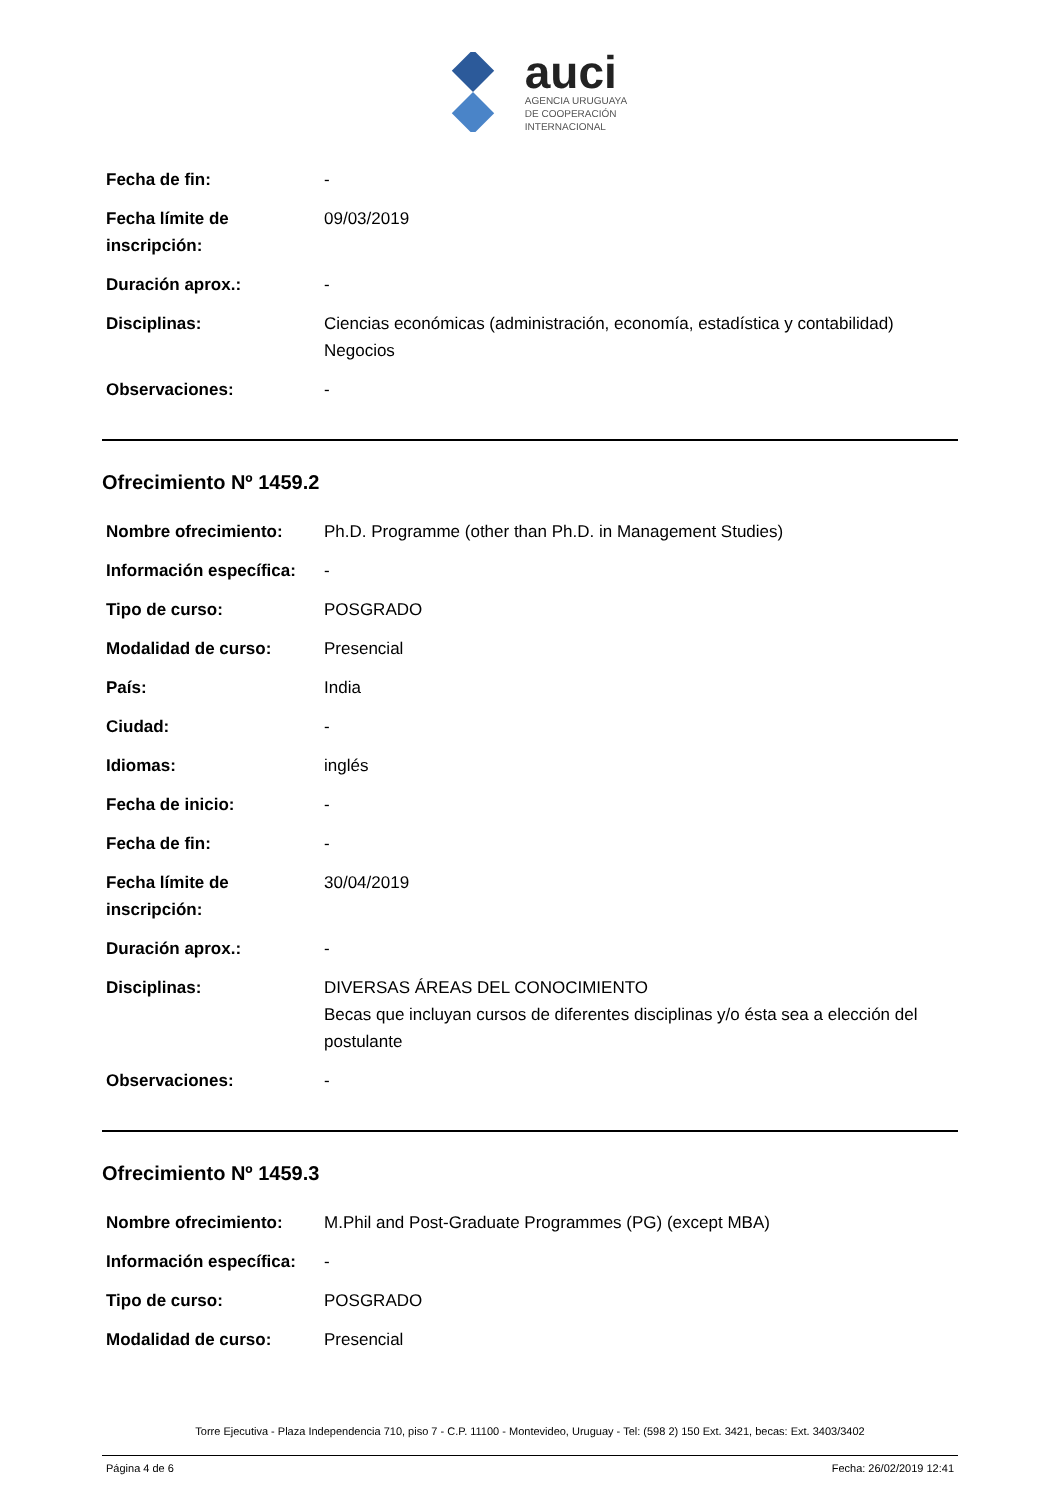auci
AGENCIA URUGUAYA
DE COOPERACIÓN
INTERNACIONAL
| Fecha de fin: | - |
| Fecha límite de inscripción: | 09/03/2019 |
| Duración aprox.: | - |
| Disciplinas: | Ciencias económicas (administración, economía, estadística y contabilidad) Negocios |
| Observaciones: | - |
Ofrecimiento Nº 1459.2
| Nombre ofrecimiento: | Ph.D. Programme (other than Ph.D. in Management Studies) |
| Información específica: | - |
| Tipo de curso: | POSGRADO |
| Modalidad de curso: | Presencial |
| País: | India |
| Ciudad: | - |
| Idiomas: | inglés |
| Fecha de inicio: | - |
| Fecha de fin: | - |
| Fecha límite de inscripción: | 30/04/2019 |
| Duración aprox.: | - |
| Disciplinas: | DIVERSAS ÁREAS DEL CONOCIMIENTO Becas que incluyan cursos de diferentes disciplinas y/o ésta sea a elección del postulante |
| Observaciones: | - |
Ofrecimiento Nº 1459.3
| Nombre ofrecimiento: | M.Phil and Post-Graduate Programmes (PG) (except MBA) |
| Información específica: | - |
| Tipo de curso: | POSGRADO |
| Modalidad de curso: | Presencial |
Torre Ejecutiva - Plaza Independencia 710, piso 7 - C.P. 11100 - Montevideo, Uruguay - Tel: (598 2) 150 Ext. 3421, becas: Ext. 3403/3402
Página 4 de 6 Fecha: 26/02/2019 12:41